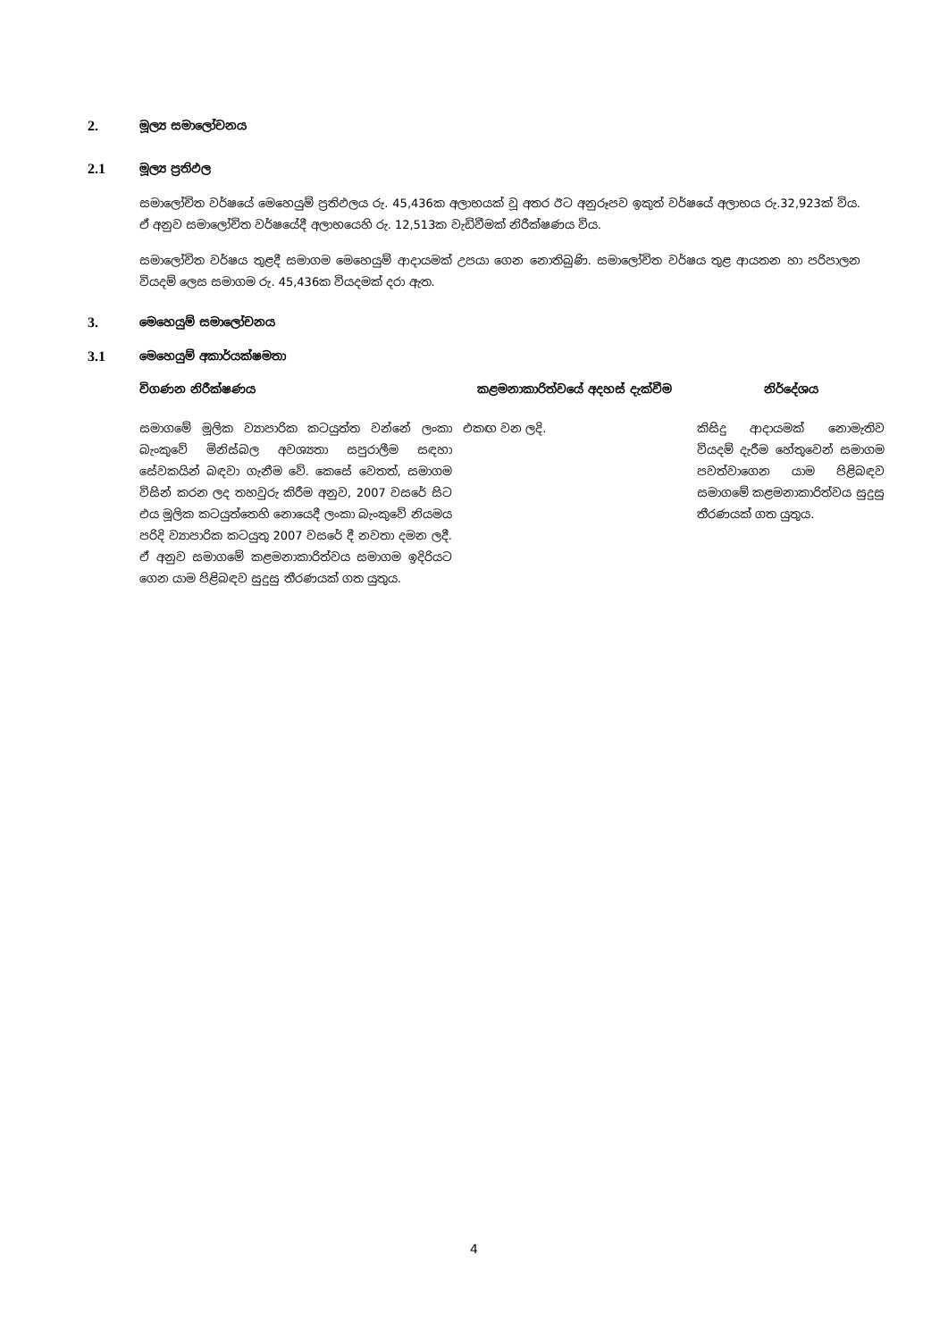2. මූල්‍ය සමාලෝචනය
2.1 මූල්‍ය ප්‍රතිඵල
සමාලෝචිත වර්ෂයේ මෙහෙයුම් ප්‍රතිඵලය රු. 45,436ක අලාභයක් වූ අතර ඊට අනුරූපව ඉකුත් වර්ෂයේ අලාභය රු.32,923ක් විය. ඒ අනුව සමාලෝචිත වර්ෂයේදී අලාභයෙහි රු. 12,513ක වැඩිවීමක් නිරීක්ෂණය විය.
සමාලෝචිත වර්ෂය තුළදී සමාගම මෙහෙයුම් ආදායමක් උපයා ගෙන නොතිබුණි. සමාලෝචිත වර්ෂය තුළ ආයතන හා පරිපාලන වියදම් ලෙස සමාගම රු. 45,436ක වියදමක් දරා ඇත.
3. මෙහෙයුම් සමාලෝචනය
3.1 මෙහෙයුම් අකාර්යක්ෂමතා
| විගණන නිරීක්ෂණය | කළමනාකාරිත්වයේ අදහස් දැක්වීම | නිර්දේශය |
| --- | --- | --- |
| සමාගමේ මූලික ව්‍යාපාරික කටයුත්ත වන්නේ ලංකා බැංකුවේ මිනිස්බල අවශ්‍යතා සපුරාලීම සඳහා සේවකයින් බඳවා ගැනීම වේ. කෙසේ වෙතත්, සමාගම විසින් කරන ලද තහවුරු කිරීම අනුව, 2007 වසරේ සිට එය මූලික කටයුත්තෙහි නොයෙදී ලංකා බැංකුවේ නියමය පරිදි ව්‍යාපාරික කටයුතු 2007 වසරේ දී නවතා දමන ලදී. ඒ අනුව සමාගමේ කළමනාකාරිත්වය සමාගම ඉදිරියට ගෙන යාම පිළිබඳව සුදුසු තීරණයක් ගත යුතුය. | එකඟ වන ලදි. | කිසිදු ආදායමක් නොමැතිව වියදම් දැරීම හේතුවෙන් සමාගම පවත්වාගෙන යාම පිළිබඳව සමාගමේ කළමනාකාරිත්වය සුදුසු තීරණයක් ගත යුතුය. |
4